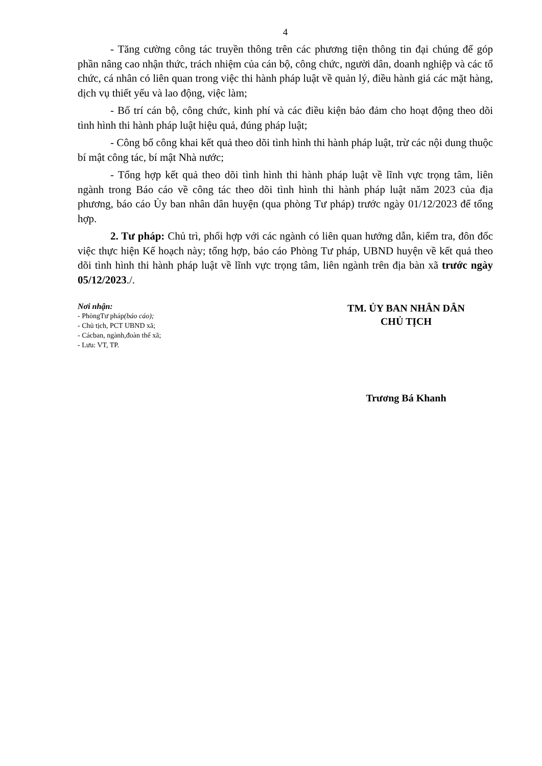4
- Tăng cường công tác truyền thông trên các phương tiện thông tin đại chúng để góp phần nâng cao nhận thức, trách nhiệm của cán bộ, công chức, người dân, doanh nghiệp và các tổ chức, cá nhân có liên quan trong việc thi hành pháp luật về quản lý, điều hành giá các mặt hàng, dịch vụ thiết yếu và lao động, việc làm;
- Bố trí cán bộ, công chức, kinh phí và các điều kiện bảo đảm cho hoạt động theo dõi tình hình thi hành pháp luật hiệu quả, đúng pháp luật;
- Công bố công khai kết quả theo dõi tình hình thi hành pháp luật, trừ các nội dung thuộc bí mật công tác, bí mật Nhà nước;
- Tổng hợp kết quả theo dõi tình hình thi hành pháp luật về lĩnh vực trọng tâm, liên ngành trong Báo cáo về công tác theo dõi tình hình thi hành pháp luật năm 2023 của địa phương, báo cáo Ủy ban nhân dân huyện (qua phòng Tư pháp) trước ngày 01/12/2023 để tổng hợp.
2. Tư pháp: Chủ trì, phối hợp với các ngành có liên quan hướng dẫn, kiểm tra, đôn đốc việc thực hiện Kế hoạch này; tổng hợp, báo cáo Phòng Tư pháp, UBND huyện về kết quả theo dõi tình hình thi hành pháp luật về lĩnh vực trọng tâm, liên ngành trên địa bàn xã trước ngày 05/12/2023./.
Nơi nhận:
- PhòngTư pháp(báo cáo);
- Chủ tịch, PCT UBND xã;
- Cácban, ngành,đoàn thể xã;
- Lưu: VT, TP.
TM. ỦY BAN NHÂN DÂN
CHỦ TỊCH
Trương Bá Khanh